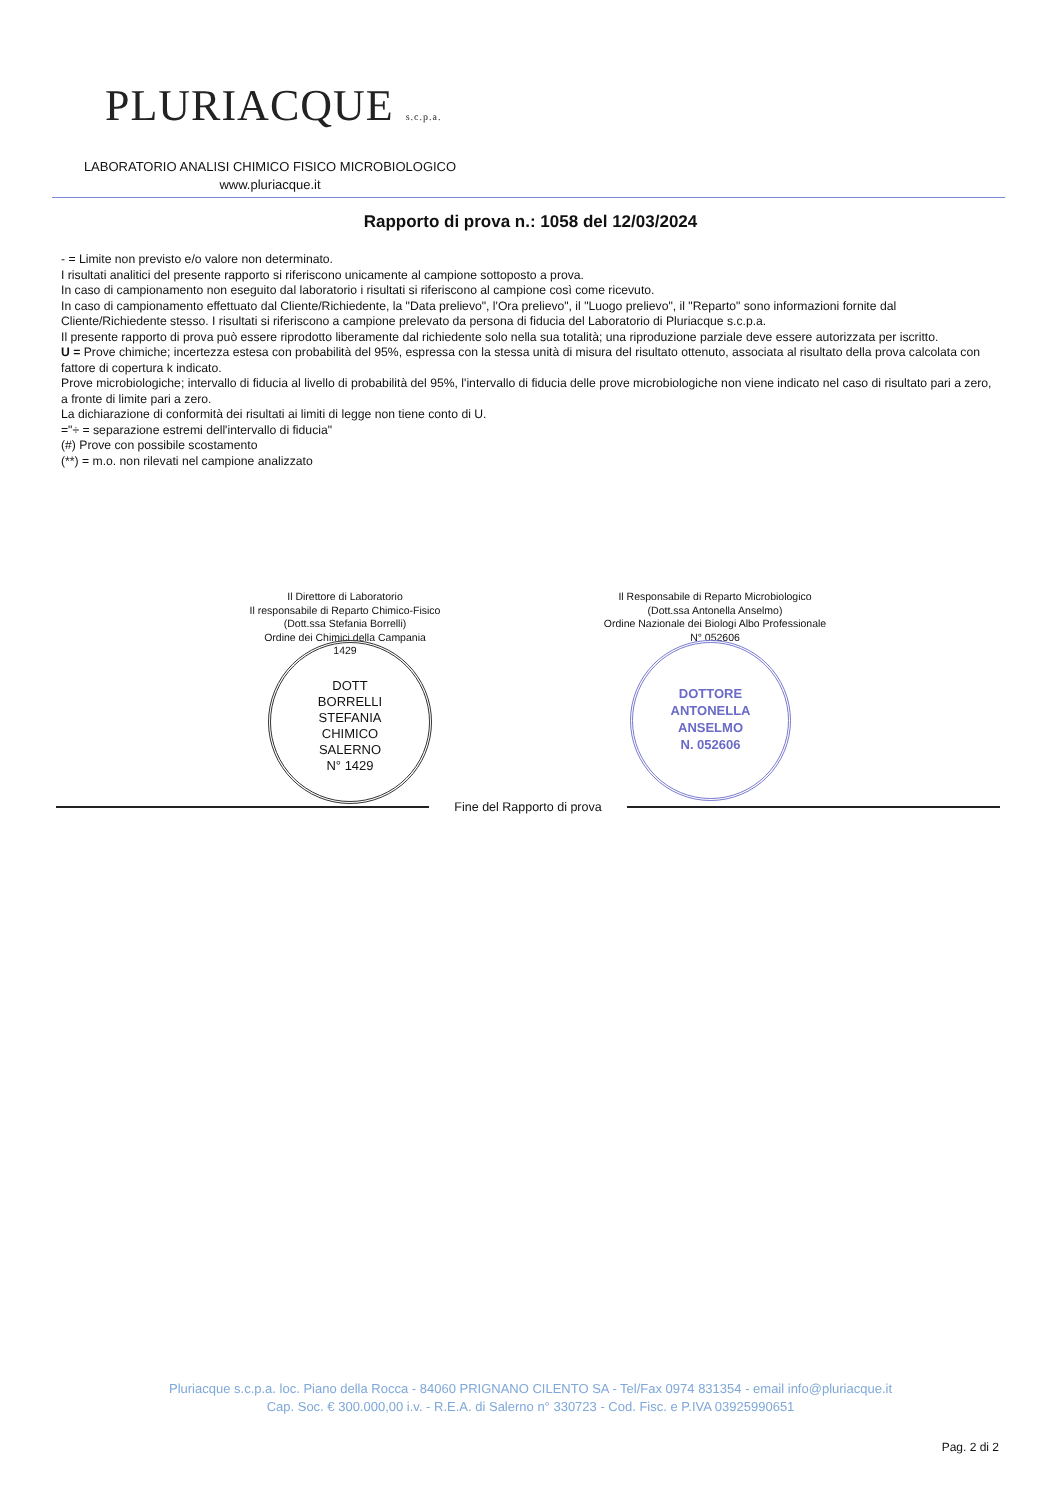PLURIACQUE s.c.p.a.
LABORATORIO ANALISI CHIMICO FISICO MICROBIOLOGICO
www.pluriacque.it
Rapporto di prova n.: 1058 del 12/03/2024
- = Limite non previsto e/o valore non determinato.
I risultati analitici del presente rapporto si riferiscono unicamente al campione sottoposto a prova.
In caso di campionamento non eseguito dal laboratorio i risultati si riferiscono al campione così come ricevuto.
In caso di campionamento effettuato dal Cliente/Richiedente, la "Data prelievo", l'Ora prelievo", il "Luogo prelievo", il "Reparto" sono informazioni fornite dal Cliente/Richiedente stesso. I risultati si riferiscono a campione prelevato da persona di fiducia del Laboratorio di Pluriacque s.c.p.a.
Il presente rapporto di prova può essere riprodotto liberamente dal richiedente solo nella sua totalità; una riproduzione parziale deve essere autorizzata per iscritto.
U = Prove chimiche; incertezza estesa con probabilità del 95%, espressa con la stessa unità di misura del risultato ottenuto, associata al risultato della prova calcolata con fattore di copertura k indicato.
Prove microbiologiche; intervallo di fiducia al livello di probabilità del 95%, l'intervallo di fiducia delle prove microbiologiche non viene indicato nel caso di risultato pari a zero, a fronte di limite pari a zero.
La dichiarazione di conformità dei risultati ai limiti di legge non tiene conto di U.
="÷ = separazione estremi dell'intervallo di fiducia"
(#) Prove con possibile scostamento
(**) = m.o. non rilevati nel campione analizzato
Il Direttore di Laboratorio
Il responsabile di Reparto Chimico-Fisico
(Dott.ssa Stefania Borrelli)
Ordine dei Chimici della Campania
1429
DOTT
BORRELLI
STEFANIA
CHIMICO
SALERNO
N° 1429
Il Responsabile di Reparto Microbiologico
(Dott.ssa Antonella Anselmo)
Ordine Nazionale dei Biologi Albo Professionale
N° 052606
DOTTORE
ANTONELLA
ANSELMO
N. 052606
Fine del Rapporto di prova
Pluriacque s.c.p.a. loc. Piano della Rocca - 84060 PRIGNANO CILENTO SA - Tel/Fax 0974 831354 - email info@pluriacque.it
Cap. Soc. € 300.000,00 i.v. - R.E.A. di Salerno n° 330723 - Cod. Fisc. e P.IVA 03925990651
Pag. 2 di 2